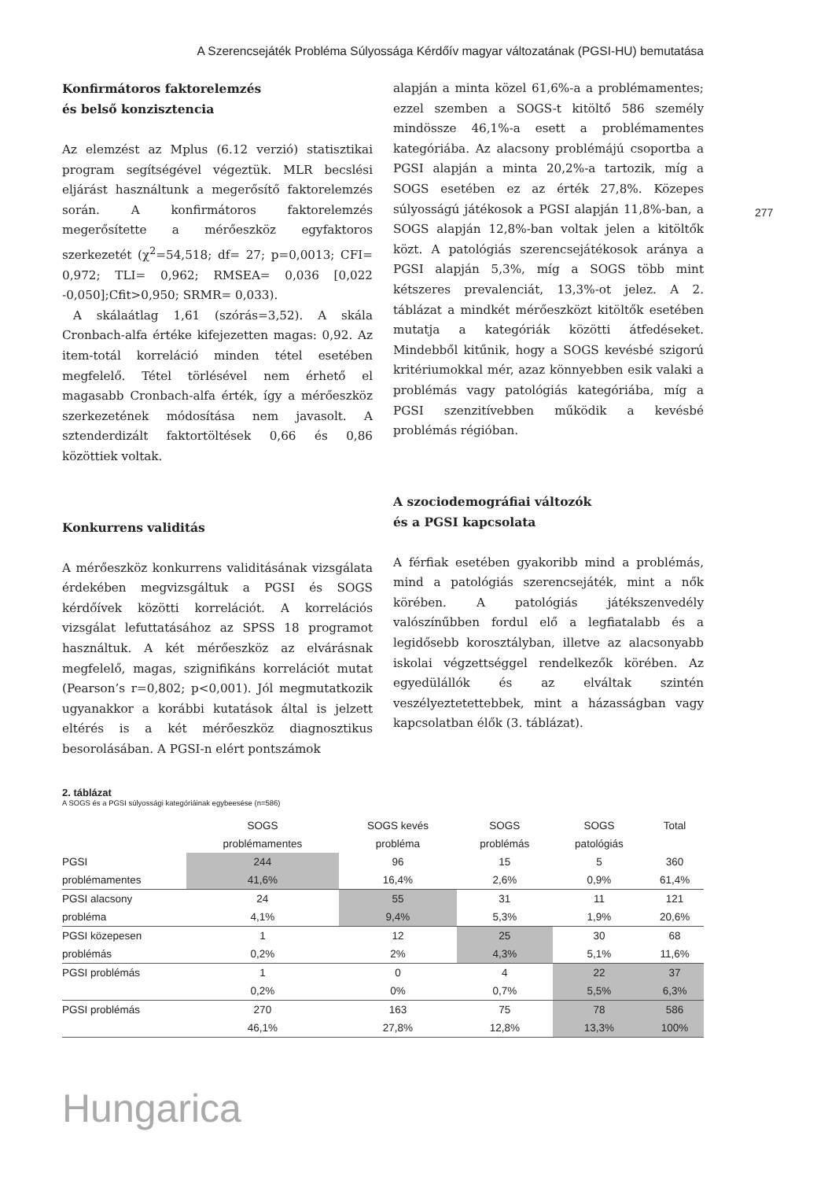A Szerencsejáték Probléma Súlyossága Kérdőív magyar változatának (PGSI-HU) bemutatása
277
Konfirmátoros faktorelemzés
és belső konzisztencia
Az elemzést az Mplus (6.12 verzió) statisztikai program segítségével végeztük. MLR becslési eljárást használtunk a megerősítő faktorelemzés során. A konfirmátoros faktorelemzés megerősítette a mérőeszköz egyfaktoros szerkezetét (χ<sup>2</sup>=54,518; df= 27; p=0,0013; CFI= 0,972; TLI= 0,962; RMSEA= 0,036 [0,022 -0,050];Cfit>0,950; SRMR= 0,033).
A skálaátlag 1,61 (szórás=3,52). A skála Cronbach-alfa értéke kifejezetten magas: 0,92. Az item-totál korreláció minden tétel esetében megfelelő. Tétel törlésével nem érhető el magasabb Cronbach-alfa érték, így a mérőeszköz szerkezetének módosítása nem javasolt. A sztenderdizált faktortöltések 0,66 és 0,86 közöttiek voltak.
Konkurrens validitás
A mérőeszköz konkurrens validitásának vizsgálata érdekében megvizsgáltuk a PGSI és SOGS kérdőívek közötti korrelációt. A korrelációs vizsgálat lefuttatásához az SPSS 18 programot használtuk. A két mérőeszköz az elvárásnak megfelelő, magas, szignifikáns korrelációt mutat (Pearson’s r=0,802; p<0,001). Jól megmutatkozik ugyanakkor a korábbi kutatások által is jelzett eltérés is a két mérőeszköz diagnosztikus besorolásában. A PGSI-n elért pontszámok
alapján a minta közel 61,6%-a a problémamentes; ezzel szemben a SOGS-t kitöltő 586 személy mindössze 46,1%-a esett a problémamentes kategóriába. Az alacsony problémájú csoportba a PGSI alapján a minta 20,2%-a tartozik, míg a SOGS esetében ez az érték 27,8%. Közepes súlyosságú játékosok a PGSI alapján 11,8%-ban, a SOGS alapján 12,8%-ban voltak jelen a kitöltők közt. A patológiás szerencsejátékosok aránya a PGSI alapján 5,3%, míg a SOGS több mint kétszeres prevalenciát, 13,3%-ot jelez. A 2. táblázat a mindkét mérőeszközt kitöltők esetében mutatja a kategóriák közötti átfedéseket. Mindebből kitűnik, hogy a SOGS kevésbé szigorú kritériumokkal mér, azaz könnyebben esik valaki a problémás vagy patológiás kategóriába, míg a PGSI szenzitívebben működik a kevésbé problémás régióban.
A szociodemográfiai változók
és a PGSI kapcsolata
A férfiak esetében gyakoribb mind a problémás, mind a patológiás szerencsejáték, mint a nők körében. A patológiás játékszenvedély valószínűbben fordul elő a legfiatalabb és a legidősebb korosztályban, illetve az alacsonyabb iskolai végzettséggel rendelkezők körében. Az egyedülállók és az elváltak szintén veszélyeztetettebbek, mint a házasságban vagy kapcsolatban élők (3. táblázat).
2. táblázat
A SOGS és a PGSI súlyossági kategóriáinak egybeesése (n=586)
| | SOGS problémamentes | SOGS kevés probléma | SOGS problémás | SOGS patológiás | Total |
| --- | --- | --- | --- | --- | --- |
| PGSI problémamentes | 244 41,6% | 96 16,4% | 15 2,6% | 5 0,9% | 360 61,4% |
| PGSI alacsony probléma | 24 4,1% | 55 9,4% | 31 5,3% | 11 1,9% | 121 20,6% |
| PGSI közepesen problémás | 1 0,2% | 12 2% | 25 4,3% | 30 5,1% | 68 11,6% |
| PGSI problémás | 1 0,2% | 0 0% | 4 0,7% | 22 5,5% | 37 6,3% |
| PGSI problémás | 270 46,1% | 163 27,8% | 75 12,8% | 78 13,3% | 586 100% |
Hungarica